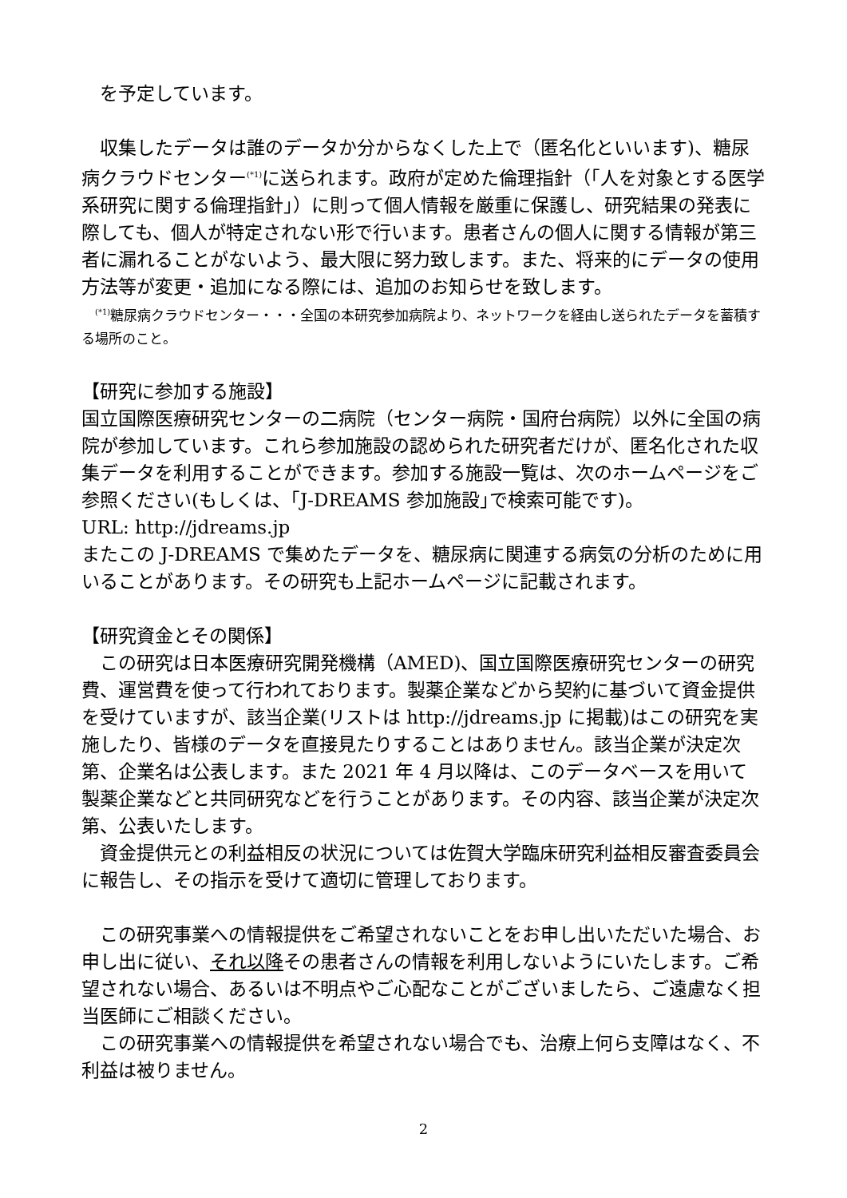を予定しています。
　収集したデータは誰のデータか分からなくした上で（匿名化といいます)、糖尿病クラウドセンター<sup>(*1)</sup>に送られます。政府が定めた倫理指針（｢人を対象とする医学系研究に関する倫理指針｣）に則って個人情報を厳重に保護し、研究結果の発表に際しても、個人が特定されない形で行います。患者さんの個人に関する情報が第三者に漏れることがないよう、最大限に努力致します。また、将来的にデータの使用方法等が変更・追加になる際には、追加のお知らせを致します。
　<sup>(*1)</sup>糖尿病クラウドセンター・・・全国の本研究参加病院より、ネットワークを経由し送られたデータを蓄積する場所のこと。
【研究に参加する施設】
国立国際医療研究センターの二病院（センター病院・国府台病院）以外に全国の病院が参加しています。これら参加施設の認められた研究者だけが、匿名化された収集データを利用することができます。参加する施設一覧は、次のホームページをご参照ください(もしくは、｢J-DREAMS 参加施設｣で検索可能です)。
URL: http://jdreams.jp
またこの J-DREAMS で集めたデータを、糖尿病に関連する病気の分析のために用いることがあります。その研究も上記ホームページに記載されます。
【研究資金とその関係】
　この研究は日本医療研究開発機構（AMED)、国立国際医療研究センターの研究費、運営費を使って行われております。製薬企業などから契約に基づいて資金提供を受けていますが、該当企業(リストは http://jdreams.jp に掲載)はこの研究を実施したり、皆様のデータを直接見たりすることはありません。該当企業が決定次第、企業名は公表します。また 2021 年 4 月以降は、このデータベースを用いて製薬企業などと共同研究などを行うことがあります。その内容、該当企業が決定次第、公表いたします。
　資金提供元との利益相反の状況については佐賀大学臨床研究利益相反審査委員会に報告し、その指示を受けて適切に管理しております。
　この研究事業への情報提供をご希望されないことをお申し出いただいた場合、お申し出に従い、それ以降その患者さんの情報を利用しないようにいたします。ご希望されない場合、あるいは不明点やご心配なことがございましたら、ご遠慮なく担当医師にご相談ください。
　この研究事業への情報提供を希望されない場合でも、治療上何ら支障はなく、不利益は被りません。
2